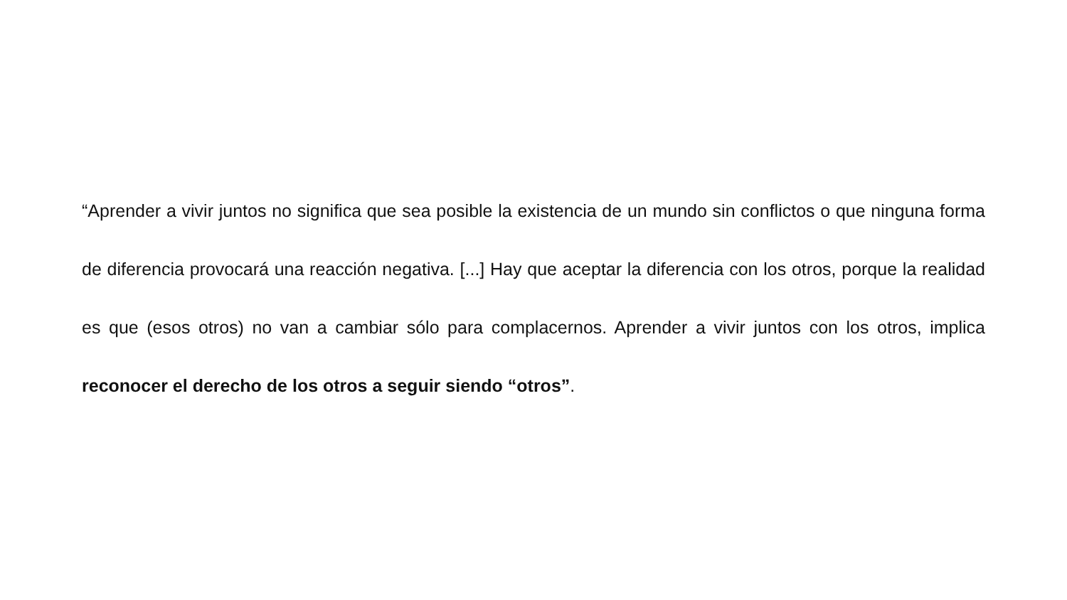“Aprender a vivir juntos no significa que sea posible la existencia de un mundo sin conflictos o que ninguna forma de diferencia provocará una reacción negativa. [...] Hay que aceptar la diferencia con los otros, porque la realidad es que (esos otros) no van a cambiar sólo para complacernos. Aprender a vivir juntos con los otros, implica reconocer el derecho de los otros a seguir siendo “otros”.